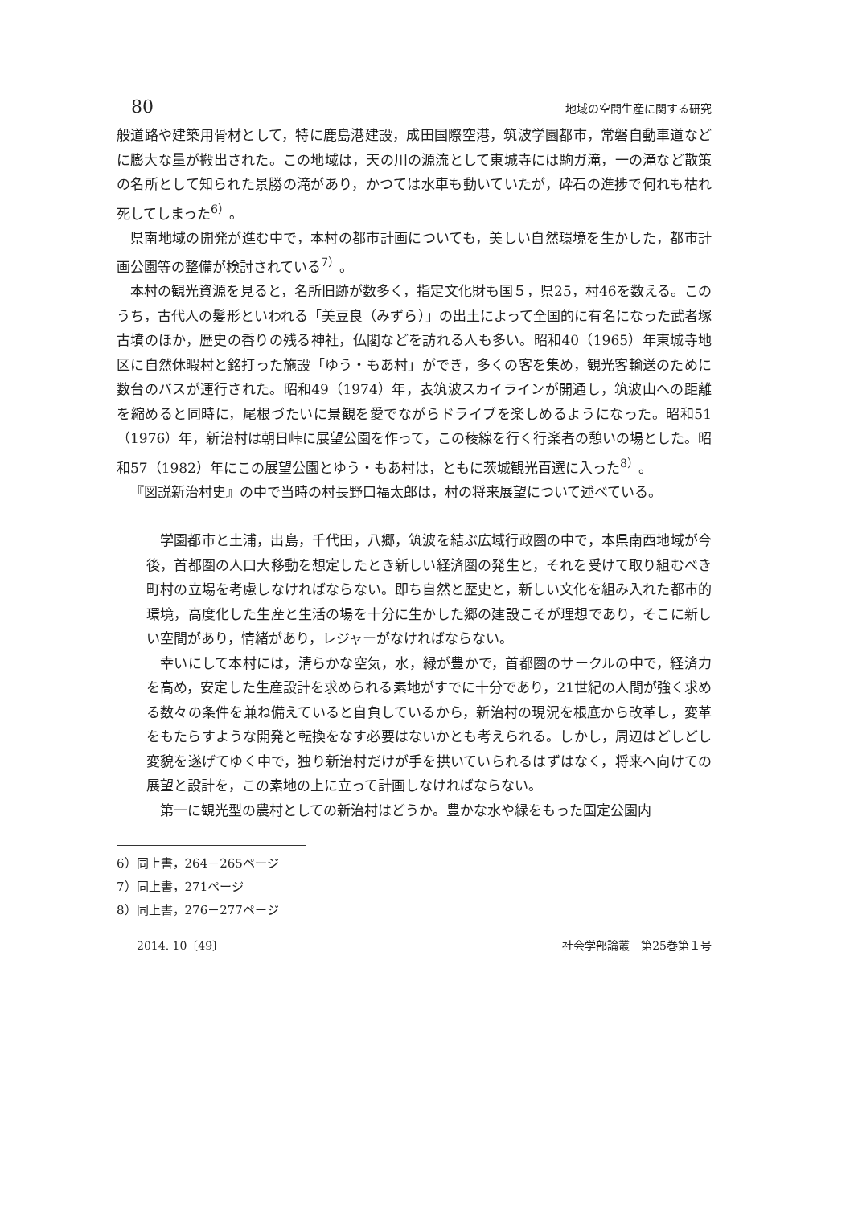80 地域の空間生産に関する研究
般道路や建築用骨材として，特に鹿島港建設，成田国際空港，筑波学園都市，常磐自動車道などに膨大な量が搬出された。この地域は，天の川の源流として東城寺には駒ガ滝，一の滝など散策の名所として知られた景勝の滝があり，かつては水車も動いていたが，砕石の進捗で何れも枯れ死してしまった<sup>6）</sup>。
県南地域の開発が進む中で，本村の都市計画についても，美しい自然環境を生かした，都市計画公園等の整備が検討されている<sup>7）</sup>。
本村の観光資源を見ると，名所旧跡が数多く，指定文化財も国５，県25，村46を数える。このうち，古代人の髪形といわれる「美豆良（みずら）」の出土によって全国的に有名になった武者塚古墳のほか，歴史の香りの残る神社，仏閣などを訪れる人も多い。昭和40（1965）年東城寺地区に自然休暇村と銘打った施設「ゆう・もあ村」ができ，多くの客を集め，観光客輸送のために数台のバスが運行された。昭和49（1974）年，表筑波スカイラインが開通し，筑波山への距離を縮めると同時に，尾根づたいに景観を愛でながらドライブを楽しめるようになった。昭和51（1976）年，新治村は朝日峠に展望公園を作って，この稜線を行く行楽者の憩いの場とした。昭和57（1982）年にこの展望公園とゆう・もあ村は，ともに茨城観光百選に入った<sup>8）</sup>。
『図説新治村史』の中で当時の村長野口福太郎は，村の将来展望について述べている。
学園都市と土浦，出島，千代田，八郷，筑波を結ぶ広域行政圏の中で，本県南西地域が今後，首都圏の人口大移動を想定したとき新しい経済圏の発生と，それを受けて取り組むべき町村の立場を考慮しなければならない。即ち自然と歴史と，新しい文化を組み入れた都市的環境，高度化した生産と生活の場を十分に生かした郷の建設こそが理想であり，そこに新しい空間があり，情緒があり，レジャーがなければならない。
幸いにして本村には，清らかな空気，水，緑が豊かで，首都圏のサークルの中で，経済力を高め，安定した生産設計を求められる素地がすでに十分であり，21世紀の人間が強く求める数々の条件を兼ね備えていると自負しているから，新治村の現況を根底から改革し，変革をもたらすような開発と転換をなす必要はないかとも考えられる。しかし，周辺はどしどし変貌を遂げてゆく中で，独り新治村だけが手を拱いていられるはずはなく，将来へ向けての展望と設計を，この素地の上に立って計画しなければならない。
第一に観光型の農村としての新治村はどうか。豊かな水や緑をもった国定公園内
6）同上書，264－265ページ
7）同上書，271ページ
8）同上書，276－277ページ
2014. 10〔49〕 社会学部論叢　第25巻第１号